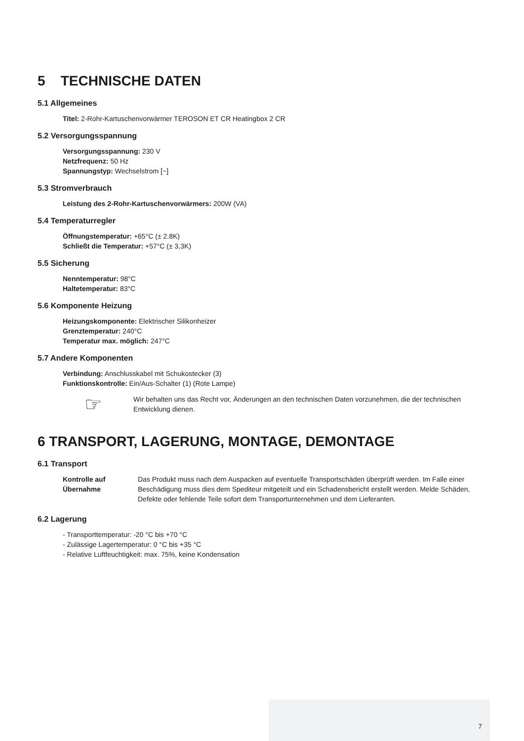5 TECHNISCHE DATEN
5.1 Allgemeines
Titel: 2-Rohr-Kartuschenvorwärmer TEROSON ET CR Heatingbox 2 CR
5.2 Versorgungsspannung
Versorgungsspannung: 230 V
Netzfrequenz: 50 Hz
Spannungstyp: Wechselstrom [~]
5.3 Stromverbrauch
Leistung des 2-Rohr-Kartuschenvorwärmers: 200W (VA)
5.4 Temperaturregler
Öffnungstemperatur: +65°C (± 2.8K)
Schließt die Temperatur: +57°C (± 3,3K)
5.5 Sicherung
Nenntemperatur: 98°C
Haltetemperatur: 83°C
5.6 Komponente Heizung
Heizungskomponente: Elektrischer Silikonheizer
Grenztemperatur: 240°C
Temperatur max. möglich: 247°C
5.7 Andere Komponenten
Verbindung: Anschlusskabel mit Schukostecker (3)
Funktionskontrolle: Ein/Aus-Schalter (1) (Rote Lampe)
☞
Wir behalten uns das Recht vor, Änderungen an den technischen Daten vorzunehmen, die der technischen Entwicklung dienen.
6 TRANSPORT, LAGERUNG, MONTAGE, DEMONTAGE
6.1 Transport
Kontrolle auf Übernahme
Das Produkt muss nach dem Auspacken auf eventuelle Transportschäden überprüft werden. Im Falle einer Beschädigung muss dies dem Spediteur mitgeteilt und ein Schadensbericht erstellt werden. Melde Schäden, Defekte oder fehlende Teile sofort dem Transportunternehmen und dem Lieferanten.
6.2 Lagerung
- Transporttemperatur: -20 °C bis +70 °C
- Zulässige Lagertemperatur: 0 °C bis +35 °C
- Relative Luftfeuchtigkeit: max. 75%, keine Kondensation
7